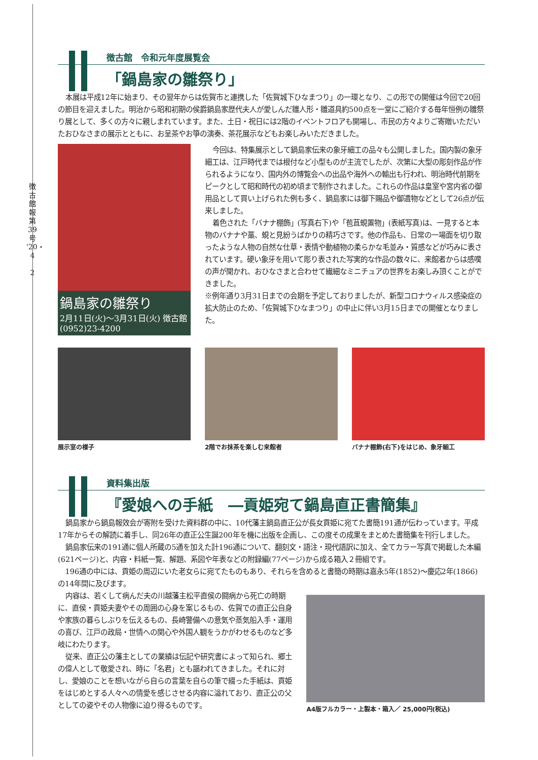徴古館報 第39号 '20・4
2
徴古館　令和元年度展覧会
「鍋島家の雛祭り」
本展は平成12年に始まり、その翌年からは佐賀市と連携した「佐賀城下ひなまつり」の一環となり、この形での開催は今回で20回の節目を迎えました。明治から昭和初期の侯爵鍋島家歴代夫人が愛しんだ雛人形・雛道具約500点を一堂にご紹介する毎年恒例の雛祭り展として、多くの方々に親しまれています。また、土日・祝日には2階のイベントフロアも開場し、市民の方々よりご寄贈いただいたおひなさまの展示とともに、お呈茶やお箏の演奏、茶花展示などもお楽しみいただきました。
鍋島家の雛祭り
2月11日(火)～3月31日(火) 徴古館 (0952)23-4200
今回は、特集展示として鍋島家伝来の象牙細工の品々も公開しました。国内製の象牙細工は、江戸時代までは根付など小型ものが主流でしたが、次第に大型の彫刻作品が作られるようになり、国内外の博覧会への出品や海外への輸出も行われ、明治時代前期をピークとして昭和時代の初め頃まで制作されました。これらの作品は皇室や宮内省の御用品として買い上げられた例も多く、鍋島家には御下賜品や御遺物などとして26点が伝来しました。
着色された「バナナ棚飾」(写真右下)や「苞苴蜆置物」(表紙写真)は、一見すると本物のバナナや藁、蜆と見紛うばかりの精巧さです。他の作品も、日常の一場面を切り取ったような人物の自然な仕草・表情や動植物の柔らかな毛並み・質感などが巧みに表されています。硬い象牙を用いて彫り表された写実的な作品の数々に、来館者からは感嘆の声が聞かれ、おひなさまと合わせて繊細なミニチュアの世界をお楽しみ頂くことができました。
※例年通り3月31日までの会期を予定しておりましたが、新型コロナウィルス感染症の拡大防止のため、「佐賀城下ひなまつり」の中止に伴い3月15日までの開催となりました。
展示室の様子 2階でお抹茶を楽しむ来館者 バナナ棚飾(右下)をはじめ、象牙細工
資料集出版
『愛娘への手紙　―貢姫宛て鍋島直正書簡集』
鍋島家から鍋島報效会が寄附を受けた資料群の中に、10代藩主鍋島直正公が長女貢姫に宛てた書簡191通が伝わっています。平成17年からその解読に着手し、同26年の直正公生誕200年を機に出版を企画し、この度その成果をまとめた書簡集を刊行しました。
鍋島家伝来の191通に個人所蔵の5通を加えた計196通について、翻刻文・語注・現代語訳に加え、全てカラー写真で掲載した本編(621ページ)と、内容・料紙一覧、解題、系図や年表などの附録編(77ページ)から成る箱入２冊組です。
196通の中には、貢姫の周辺にいた老女らに宛てたものもあり、それらを含めると書簡の時期は嘉永5年(1852)～慶応2年(1866)の14年間に及びます。
内容は、若くして病んだ夫の川越藩主松平直侯の闘病から死亡の時期に、直侯・貢姫夫妻やその周囲の心身を案じるもの、佐賀での直正公自身や家族の暮らしぶりを伝えるもの、長崎警備への意気や蒸気船入手・運用の喜び、江戸の政局・世情への関心や外国人観をうかがわせるものなど多岐にわたります。
従来、直正公の藩主としての業績は伝記や研究書によって知られ、郷土の偉人として敬愛され、時に「名君」とも謳われてきました。それに対し、愛娘のことを想いながら自らの言葉を自らの筆で綴った手紙は、貢姫をはじめとする人々への情愛を感じさせる内容に溢れており、直正公の父としての姿やその人物像に迫り得るものです。
A4版フルカラー・上製本・箱入／ 25,000円(税込)